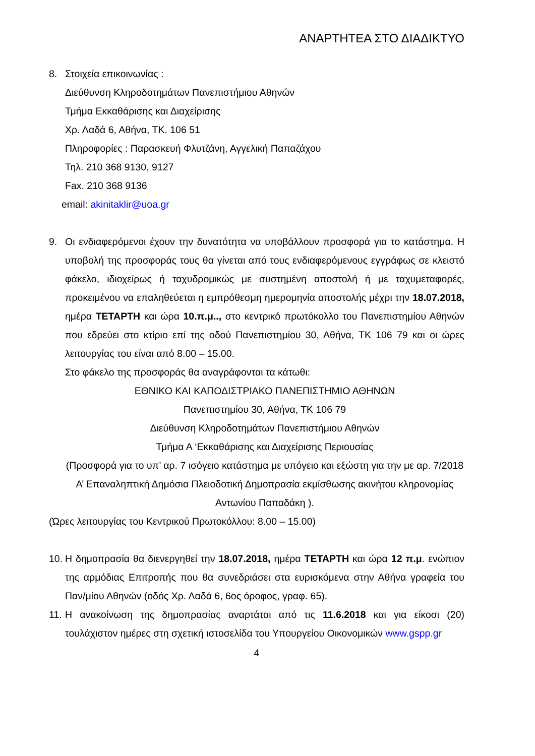ΑΝΑΡΤΗΤΕΑ ΣΤΟ ΔΙΑΔΙΚΤΥΟ
8. Στοιχεία επικοινωνίας :
Διεύθυνση Κληροδοτημάτων Πανεπιστήμιου Αθηνών
Τμήμα Εκκαθάρισης και Διαχείρισης
Χρ. Λαδά 6, Αθήνα, ΤΚ. 106 51
Πληροφορίες : Παρασκευή Φλυτζάνη, Αγγελική Παπαζάχου
Τηλ. 210 368 9130, 9127
Fax. 210 368 9136
email: akinitaklir@uoa.gr
9. Οι ενδιαφερόμενοι έχουν την δυνατότητα να υποβάλλουν προσφορά για το κατάστημα. Η υποβολή της προσφοράς τους θα γίνεται από τους ενδιαφερόμενους εγγράφως σε κλειστό φάκελο, ιδιοχείρως ή ταχυδρομικώς με συστημένη αποστολή ή με ταχυμεταφορές, προκειμένου να επαληθεύεται η εμπρόθεσμη ημερομηνία αποστολής μέχρι την 18.07.2018, ημέρα ΤΕΤΑΡΤΗ και ώρα 10.π.μ.., στο κεντρικό πρωτόκολλο του Πανεπιστημίου Αθηνών που εδρεύει στο κτίριο επί της οδού Πανεπιστημίου 30, Αθήνα, ΤΚ 106 79 και οι ώρες λειτουργίας του είναι από 8.00 – 15.00.
Στο φάκελο της προσφοράς θα αναγράφονται τα κάτωθι:
ΕΘΝΙΚΟ ΚΑΙ ΚΑΠΟΔΙΣΤΡΙΑΚΟ ΠΑΝΕΠΙΣΤΗΜΙΟ ΑΘΗΝΩΝ
Πανεπιστημίου 30, Αθήνα, ΤΚ 106 79
Διεύθυνση Κληροδοτημάτων Πανεπιστήμιου Αθηνών
Τμήμα Α ‘Εκκαθάρισης και Διαχείρισης Περιουσίας
(Προσφορά για το υπ’ αρ. 7 ισόγειο κατάστημα με υπόγειο και εξώστη για την με αρ. 7/2018 Α’ Επαναληπτική Δημόσια Πλειοδοτική Δημοπρασία εκμίσθωσης ακινήτου κληρονομίας Αντωνίου Παπαδάκη ).
(Ώρες λειτουργίας του Κεντρικού Πρωτοκόλλου: 8.00 – 15.00)
10.
Η δημοπρασία θα διενεργηθεί την 18.07.2018, ημέρα ΤΕΤΑΡΤΗ και ώρα 12 π.μ. ενώπιον της αρμόδιας Επιτροπής που θα συνεδριάσει στα ευρισκόμενα στην Αθήνα γραφεία του Παν/μίου Αθηνών (οδός Χρ. Λαδά 6, 6ος όροφος, γραφ. 65).
11.
Η ανακοίνωση της δημοπρασίας αναρτάται από τις 11.6.2018 και για είκοσι (20) τουλάχιστον ημέρες στη σχετική ιστοσελίδα του Υπουργείου Οικονομικών www.gspp.gr
4